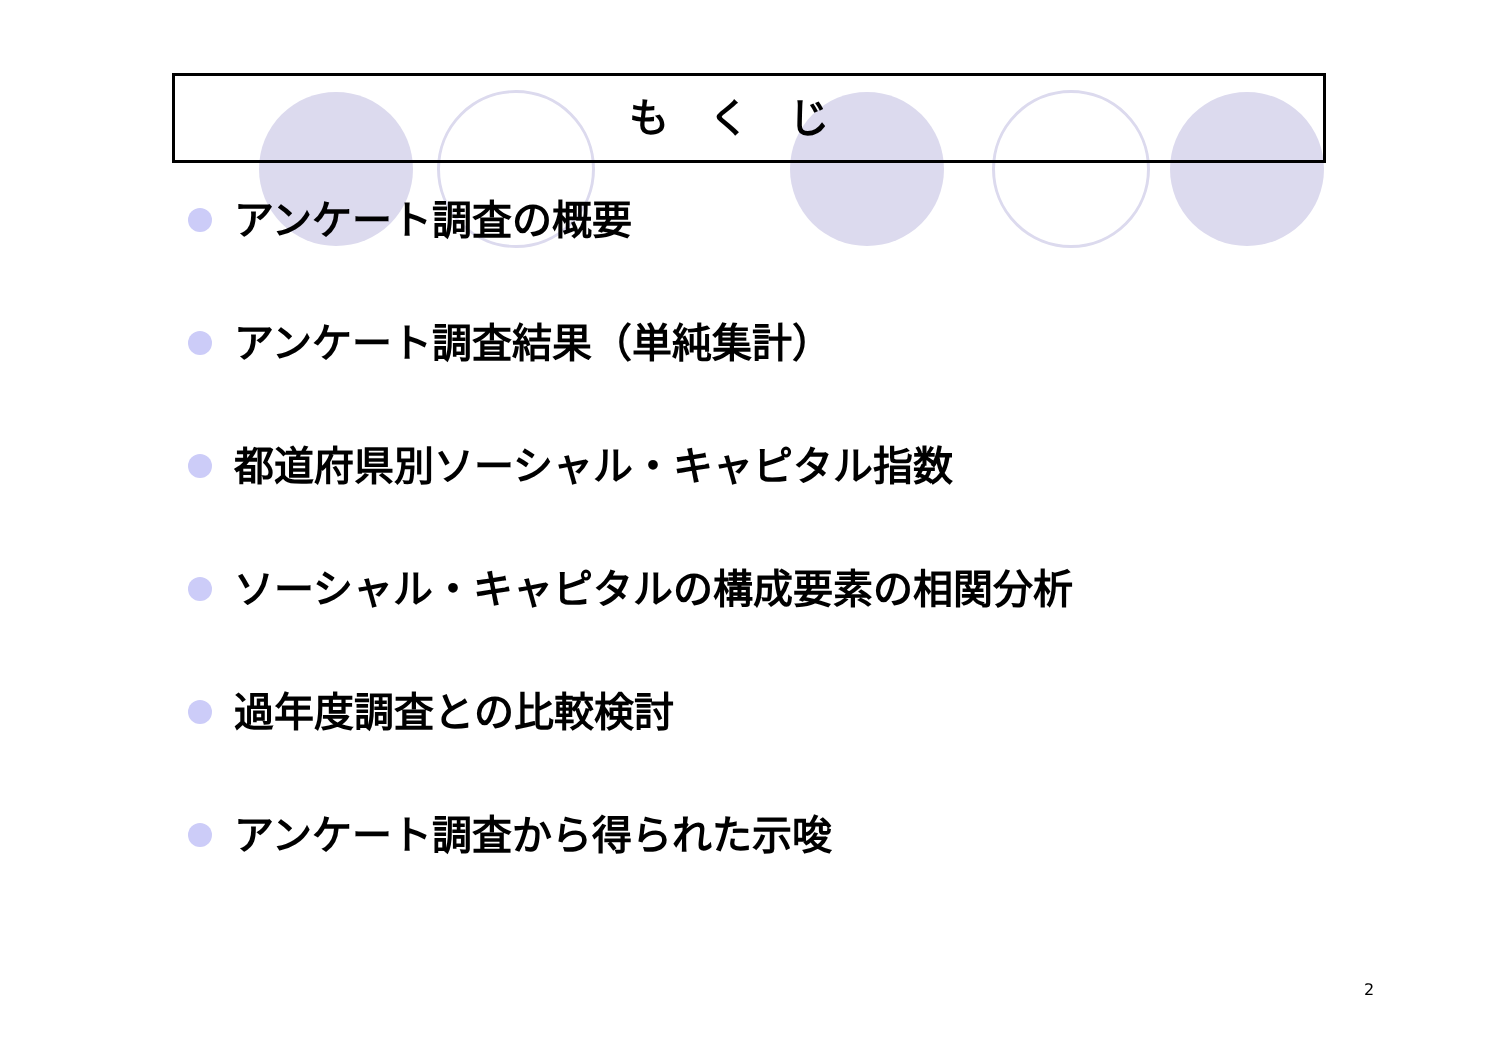もくじ
アンケート調査の概要
アンケート調査結果（単純集計）
都道府県別ソーシャル・キャピタル指数
ソーシャル・キャピタルの構成要素の相関分析
過年度調査との比較検討
アンケート調査から得られた示唆
2